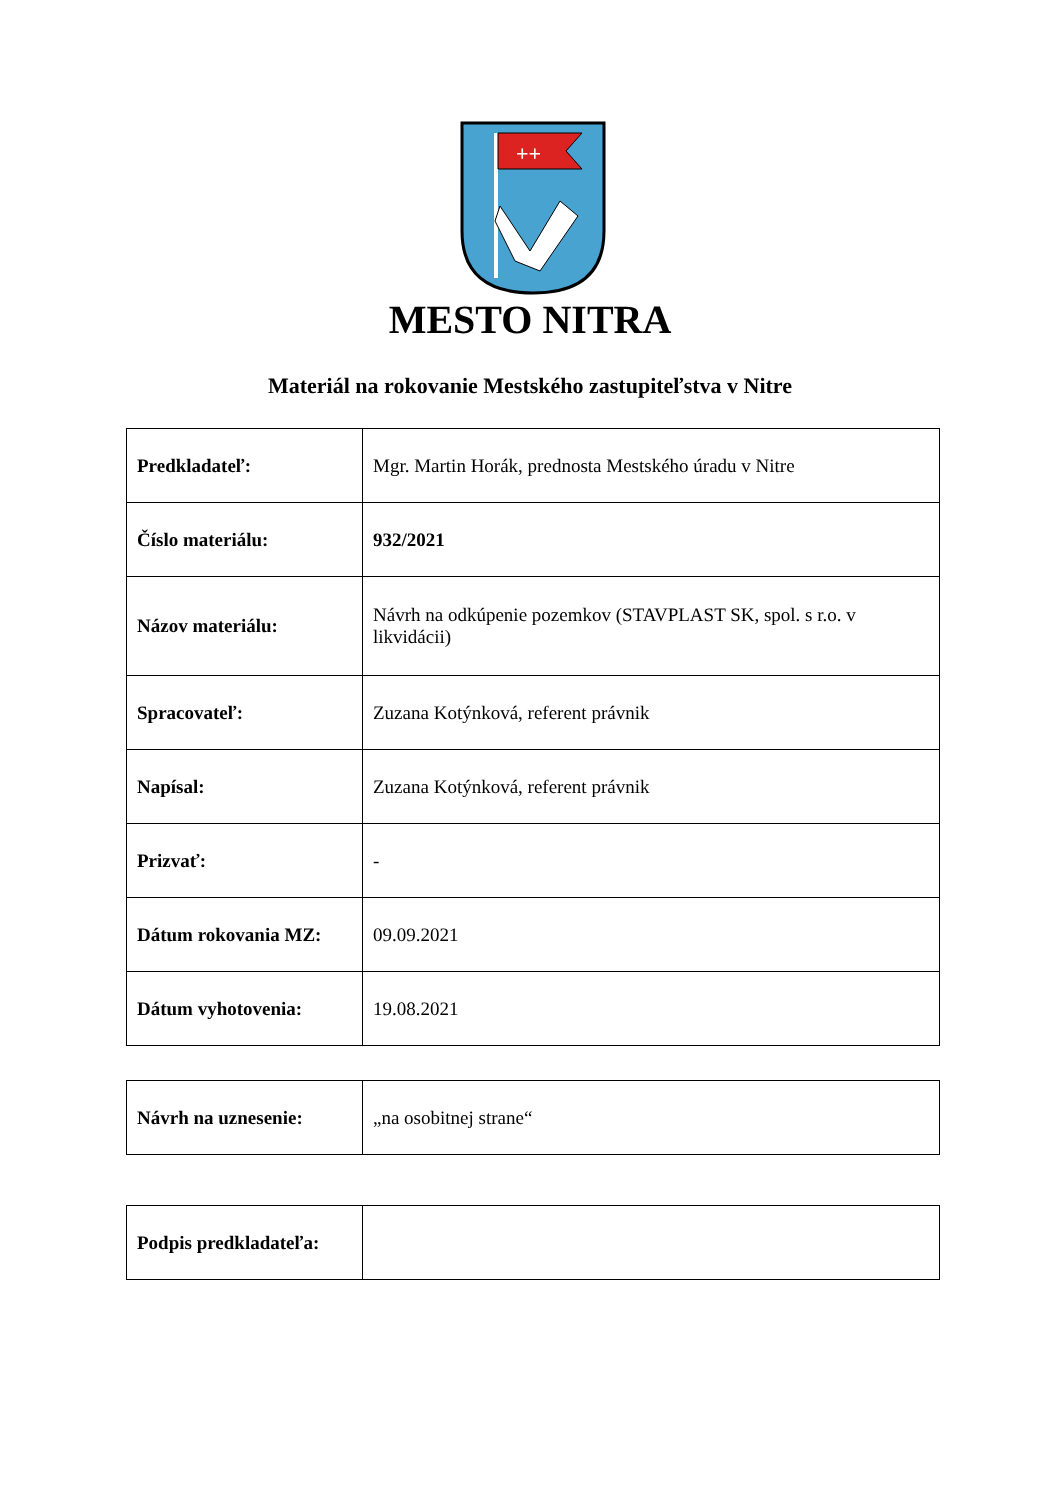++
MESTO NITRA
Materiál na rokovanie Mestského zastupiteľstva v Nitre
| Predkladateľ: | Mgr. Martin Horák, prednosta Mestského úradu v Nitre |
| Číslo materiálu: | 932/2021 |
| Názov materiálu: | Návrh na odkúpenie pozemkov (STAVPLAST SK, spol. s r.o. v likvidácii) |
| Spracovateľ: | Zuzana Kotýnková, referent právnik |
| Napísal: | Zuzana Kotýnková, referent právnik |
| Prizvať: | - |
| Dátum rokovania MZ: | 09.09.2021 |
| Dátum vyhotovenia: | 19.08.2021 |
| Návrh na uznesenie: | „na osobitnej strane“ |
| Podpis predkladateľa: | |